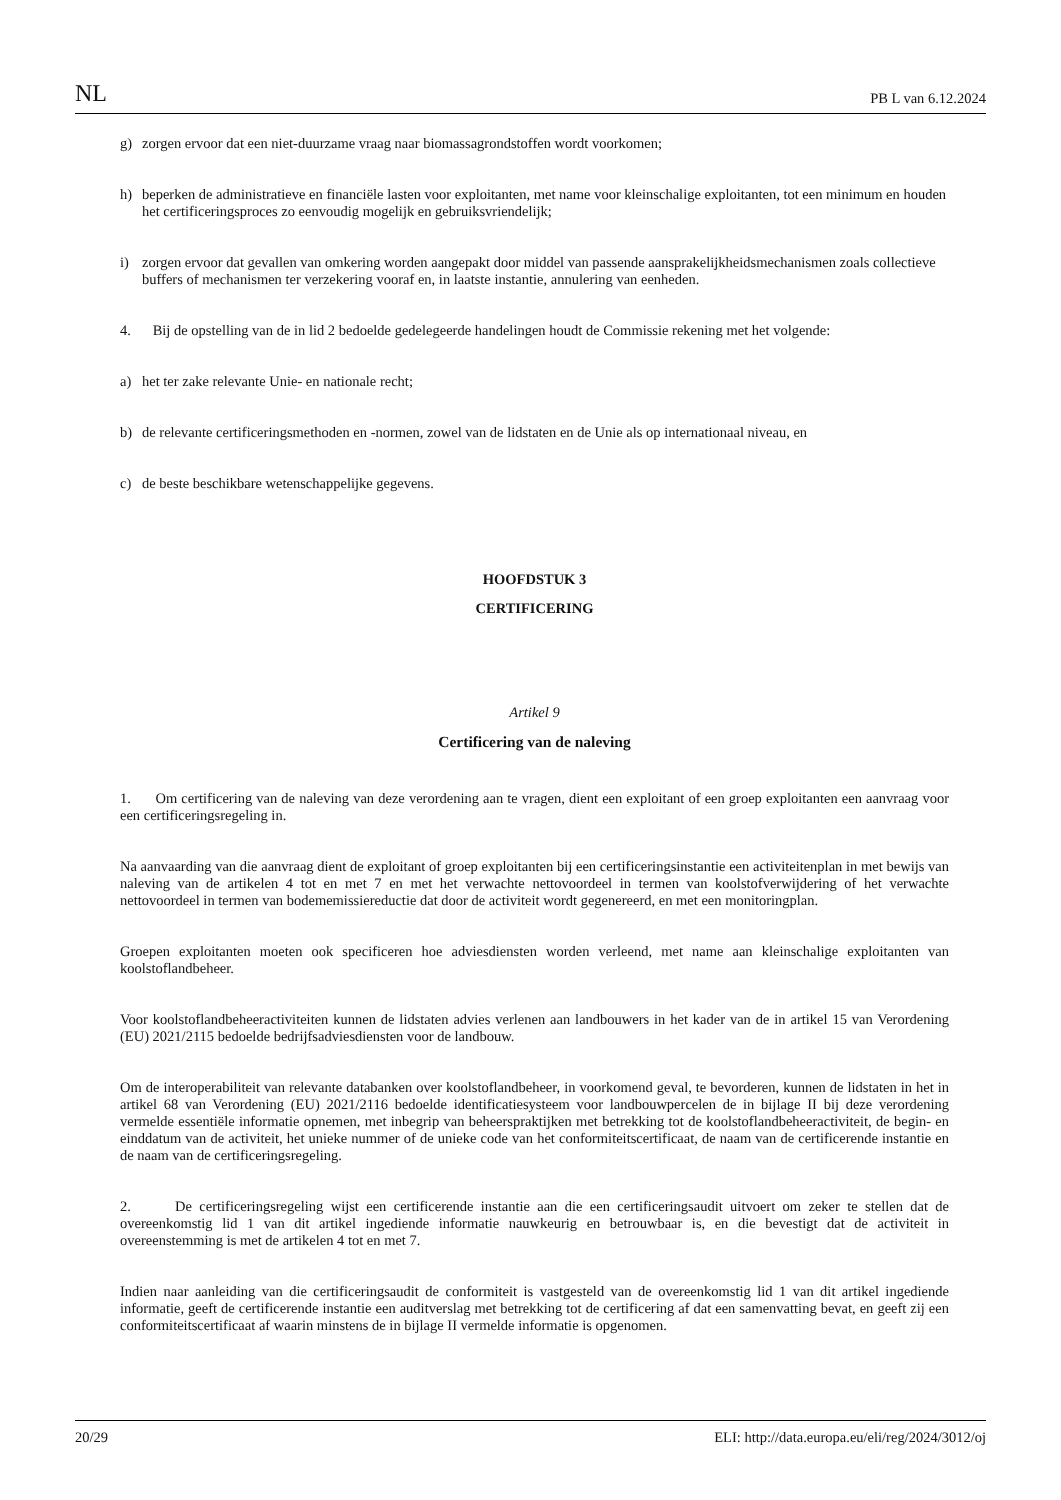NL PB L van 6.12.2024
g) zorgen ervoor dat een niet-duurzame vraag naar biomassagrondstoffen wordt voorkomen;
h) beperken de administratieve en financiële lasten voor exploitanten, met name voor kleinschalige exploitanten, tot een minimum en houden het certificeringsproces zo eenvoudig mogelijk en gebruiksvriendelijk;
i) zorgen ervoor dat gevallen van omkering worden aangepakt door middel van passende aansprakelijkheidsmechanismen zoals collectieve buffers of mechanismen ter verzekering vooraf en, in laatste instantie, annulering van eenheden.
4. Bij de opstelling van de in lid 2 bedoelde gedelegeerde handelingen houdt de Commissie rekening met het volgende:
a) het ter zake relevante Unie- en nationale recht;
b) de relevante certificeringsmethoden en -normen, zowel van de lidstaten en de Unie als op internationaal niveau, en
c) de beste beschikbare wetenschappelijke gegevens.
HOOFDSTUK 3
CERTIFICERING
Artikel 9
Certificering van de naleving
1. Om certificering van de naleving van deze verordening aan te vragen, dient een exploitant of een groep exploitanten een aanvraag voor een certificeringsregeling in.
Na aanvaarding van die aanvraag dient de exploitant of groep exploitanten bij een certificeringsinstantie een activiteitenplan in met bewijs van naleving van de artikelen 4 tot en met 7 en met het verwachte nettovoordeel in termen van koolstofverwijdering of het verwachte nettovoordeel in termen van bodememissiereductie dat door de activiteit wordt gegenereerd, en met een monitoringplan.
Groepen exploitanten moeten ook specificeren hoe adviesdiensten worden verleend, met name aan kleinschalige exploitanten van koolstoflandbeheer.
Voor koolstoflandbeheeractiviteiten kunnen de lidstaten advies verlenen aan landbouwers in het kader van de in artikel 15 van Verordening (EU) 2021/2115 bedoelde bedrijfsadviesdiensten voor de landbouw.
Om de interoperabiliteit van relevante databanken over koolstoflandbeheer, in voorkomend geval, te bevorderen, kunnen de lidstaten in het in artikel 68 van Verordening (EU) 2021/2116 bedoelde identificatiesysteem voor landbouwpercelen de in bijlage II bij deze verordening vermelde essentiële informatie opnemen, met inbegrip van beheerspraktijken met betrekking tot de koolstoflandbeheeractiviteit, de begin- en einddatum van de activiteit, het unieke nummer of de unieke code van het conformiteitscertificaat, de naam van de certificerende instantie en de naam van de certificeringsregeling.
2. De certificeringsregeling wijst een certificerende instantie aan die een certificeringsaudit uitvoert om zeker te stellen dat de overeenkomstig lid 1 van dit artikel ingediende informatie nauwkeurig en betrouwbaar is, en die bevestigt dat de activiteit in overeenstemming is met de artikelen 4 tot en met 7.
Indien naar aanleiding van die certificeringsaudit de conformiteit is vastgesteld van de overeenkomstig lid 1 van dit artikel ingediende informatie, geeft de certificerende instantie een auditverslag met betrekking tot de certificering af dat een samenvatting bevat, en geeft zij een conformiteitscertificaat af waarin minstens de in bijlage II vermelde informatie is opgenomen.
20/29 ELI: http://data.europa.eu/eli/reg/2024/3012/oj